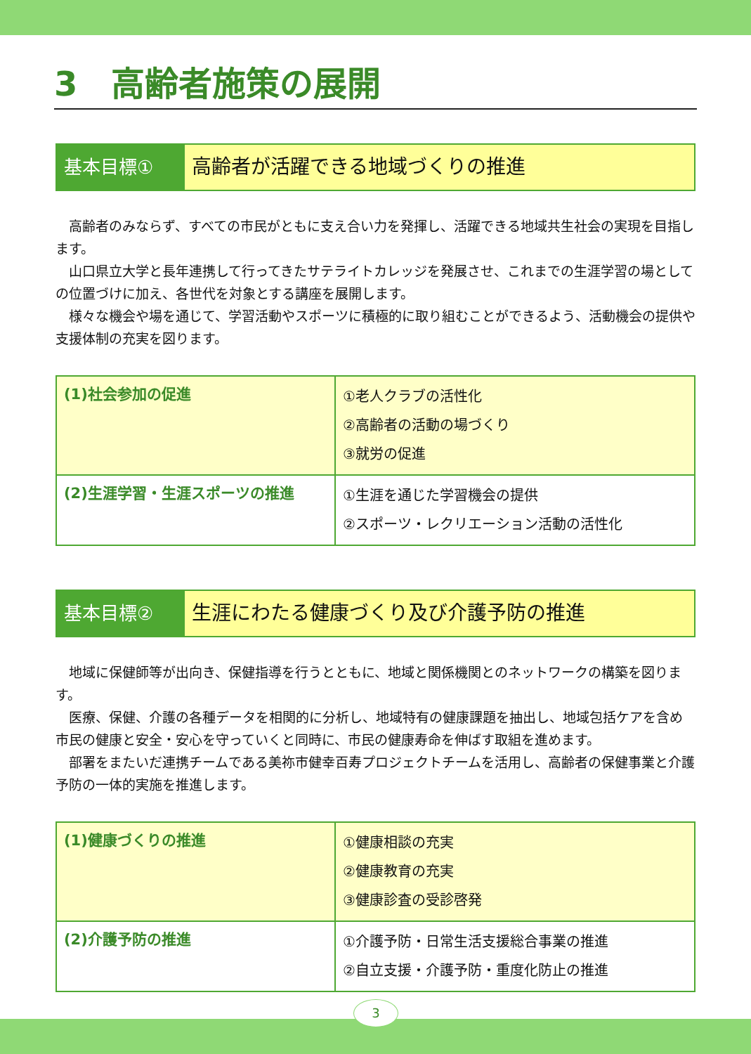3　高齢者施策の展開
基本目標① 高齢者が活躍できる地域づくりの推進
　高齢者のみならず、すべての市民がともに支え合い力を発揮し、活躍できる地域共生社会の実現を目指します。
　山口県立大学と長年連携して行ってきたサテライトカレッジを発展させ、これまでの生涯学習の場としての位置づけに加え、各世代を対象とする講座を展開します。
　様々な機会や場を通じて、学習活動やスポーツに積極的に取り組むことができるよう、活動機会の提供や支援体制の充実を図ります。
| (1)社会参加の促進 | ①老人クラブの活性化 ②高齢者の活動の場づくり ③就労の促進 |
| (2)生涯学習・生涯スポーツの推進 | ①生涯を通じた学習機会の提供 ②スポーツ・レクリエーション活動の活性化 |
基本目標② 生涯にわたる健康づくり及び介護予防の推進
　地域に保健師等が出向き、保健指導を行うとともに、地域と関係機関とのネットワークの構築を図ります。
　医療、保健、介護の各種データを相関的に分析し、地域特有の健康課題を抽出し、地域包括ケアを含め市民の健康と安全・安心を守っていくと同時に、市民の健康寿命を伸ばす取組を進めます。
　部署をまたいだ連携チームである美祢市健幸百寿プロジェクトチームを活用し、高齢者の保健事業と介護予防の一体的実施を推進します。
| (1)健康づくりの推進 | ①健康相談の充実 ②健康教育の充実 ③健康診査の受診啓発 |
| (2)介護予防の推進 | ①介護予防・日常生活支援総合事業の推進 ②自立支援・介護予防・重度化防止の推進 |
3